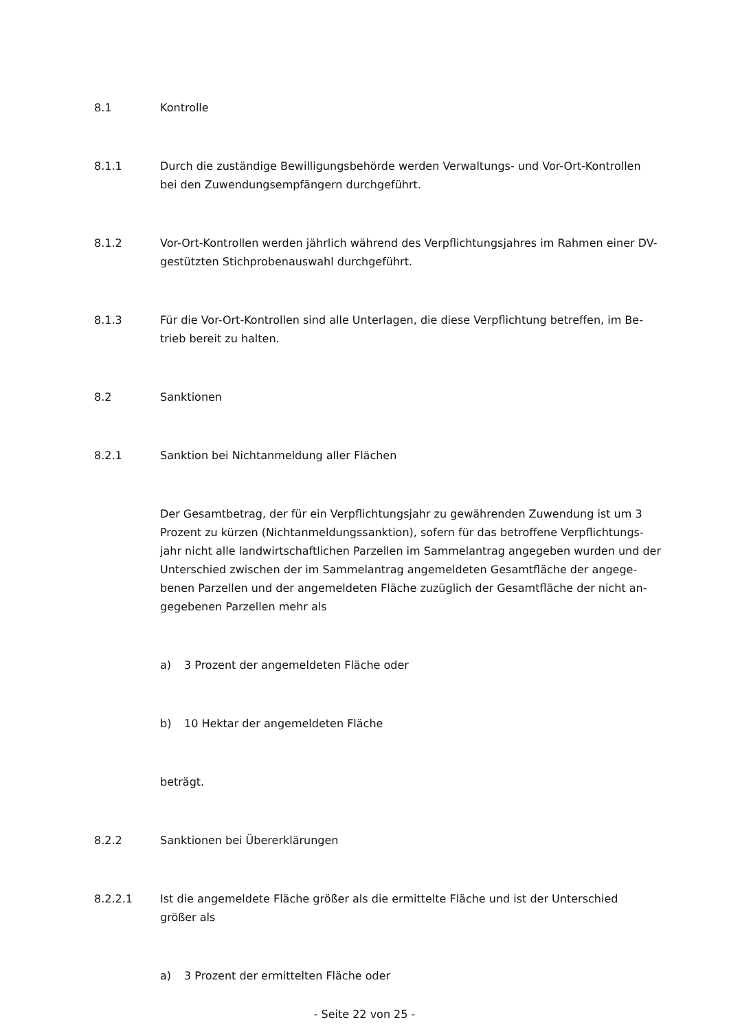8.1 Kontrolle
8.1.1 Durch die zuständige Bewilligungsbehörde werden Verwaltungs- und Vor-Ort-Kontrollen bei den Zuwendungsempfängern durchgeführt.
8.1.2 Vor-Ort-Kontrollen werden jährlich während des Verpflichtungsjahres im Rahmen einer DV-gestützten Stichprobenauswahl durchgeführt.
8.1.3 Für die Vor-Ort-Kontrollen sind alle Unterlagen, die diese Verpflichtung betreffen, im Be-trieb bereit zu halten.
8.2 Sanktionen
8.2.1 Sanktion bei Nichtanmeldung aller Flächen
Der Gesamtbetrag, der für ein Verpflichtungsjahr zu gewährenden Zuwendung ist um 3 Prozent zu kürzen (Nichtanmeldungssanktion), sofern für das betroffene Verpflichtungs-jahr nicht alle landwirtschaftlichen Parzellen im Sammelantrag angegeben wurden und der Unterschied zwischen der im Sammelantrag angemeldeten Gesamtfläche der angege-benen Parzellen und der angemeldeten Fläche zuzüglich der Gesamtfläche der nicht an-gegebenen Parzellen mehr als
a) 3 Prozent der angemeldeten Fläche oder
b) 10 Hektar der angemeldeten Fläche
beträgt.
8.2.2 Sanktionen bei Übererklärungen
8.2.2.1 Ist die angemeldete Fläche größer als die ermittelte Fläche und ist der Unterschied größer als
a) 3 Prozent der ermittelten Fläche oder
- Seite 22 von 25 -